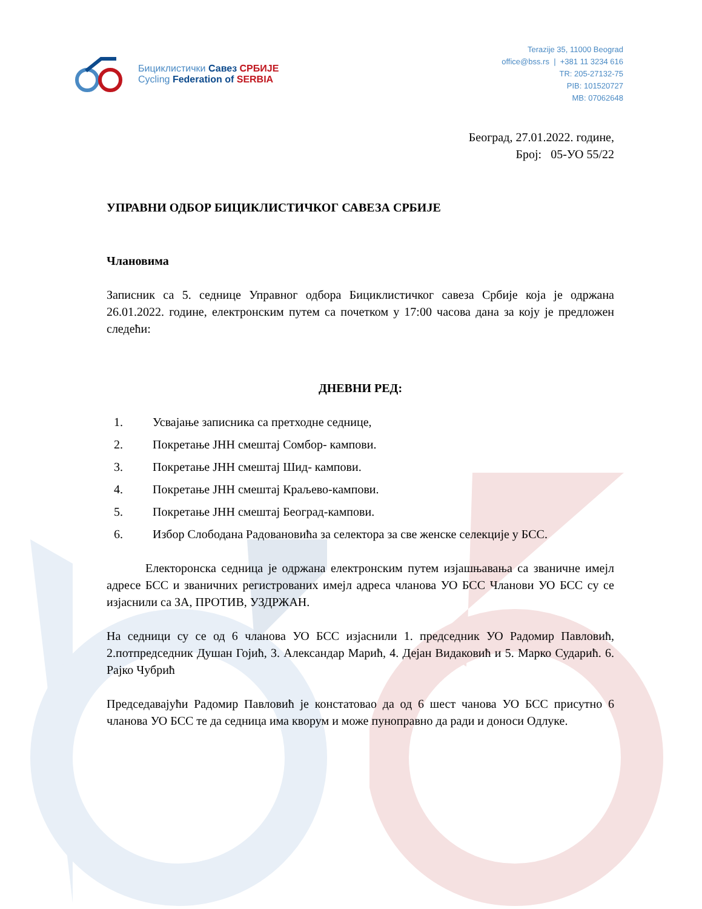Бициклистички Савез СРБИЈЕ
Cycling Federation of SERBIA
Terazije 35, 11000 Beograd
office@bss.rs | +381 11 3234 616
TR: 205-27132-75
PIB: 101520727
MB: 07062648
Београд, 27.01.2022. године,
Број: 05-УО 55/22
УПРАВНИ ОДБОР БИЦИКЛИСТИЧКОГ САВЕЗА СРБИЈЕ
Члановима
Записник са 5. седнице Управног одбора Бициклистичког савеза Србије која је одржана 26.01.2022. године, електронским путем са почетком у 17:00 часова дана за коју је предложен следећи:
ДНЕВНИ РЕД:
1. Усвајање записника са претходне седнице,
2. Покретање ЈНН смештај Сомбор- кампови.
3. Покретање ЈНН смештај Шид- кампови.
4. Покретање ЈНН смештај Краљево-кампови.
5. Покретање ЈНН смештај Београд-кампови.
6. Избор Слободана Радовановића за селектора за све женске селекције у БСС.
Електоронска седница је одржана електронским путем изјашњавања са званичне имејл адресе БСС и званичних регистрованих имејл адреса чланова УО БСС Чланови УО БСС су се изјаснили са ЗА, ПРОТИВ, УЗДРЖАН.
На седници су се од 6 чланова УО БСС изјаснили 1. председник УО Радомир Павловић, 2.потпредседник Душан Гојић, 3. Александар Марић, 4. Дејан Видаковић и 5. Марко Сударић. 6. Рајко Чубрић
Председавајући Радомир Павловић је констатовао да од 6 шест чанова УО БСС присутно 6 чланова УО БСС те да седница има кворум и може пуноправно да ради и доноси Одлуке.